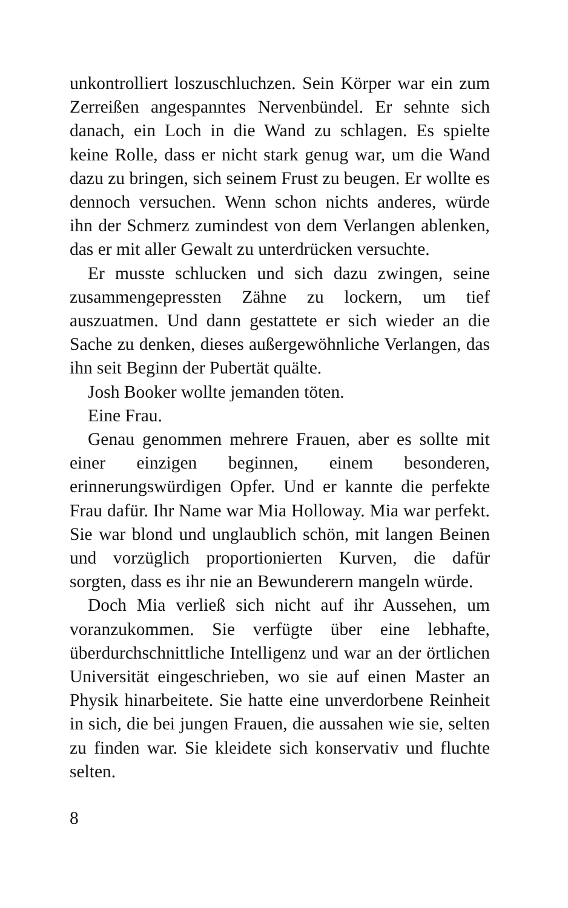unkontrolliert loszuschluchzen. Sein Körper war ein zum Zerreißen angespanntes Nervenbündel. Er sehnte sich danach, ein Loch in die Wand zu schlagen. Es spielte keine Rolle, dass er nicht stark genug war, um die Wand dazu zu bringen, sich seinem Frust zu beugen. Er wollte es dennoch versuchen. Wenn schon nichts anderes, würde ihn der Schmerz zumindest von dem Verlangen ablenken, das er mit aller Gewalt zu unterdrücken versuchte.
Er musste schlucken und sich dazu zwingen, seine zusammengepressten Zähne zu lockern, um tief auszuatmen. Und dann gestattete er sich wieder an die Sache zu denken, dieses außergewöhnliche Verlangen, das ihn seit Beginn der Pubertät quälte.
Josh Booker wollte jemanden töten.
Eine Frau.
Genau genommen mehrere Frauen, aber es sollte mit einer einzigen beginnen, einem besonderen, erinnerungswürdigen Opfer. Und er kannte die perfekte Frau dafür. Ihr Name war Mia Holloway. Mia war perfekt. Sie war blond und unglaublich schön, mit langen Beinen und vorzüglich proportionierten Kurven, die dafür sorgten, dass es ihr nie an Bewunderern mangeln würde.
Doch Mia verließ sich nicht auf ihr Aussehen, um voranzukommen. Sie verfügte über eine lebhafte, überdurchschnittliche Intelligenz und war an der örtlichen Universität eingeschrieben, wo sie auf einen Master an Physik hinarbeitete. Sie hatte eine unverdorbene Reinheit in sich, die bei jungen Frauen, die aussahen wie sie, selten zu finden war. Sie kleidete sich konservativ und fluchte selten.
8